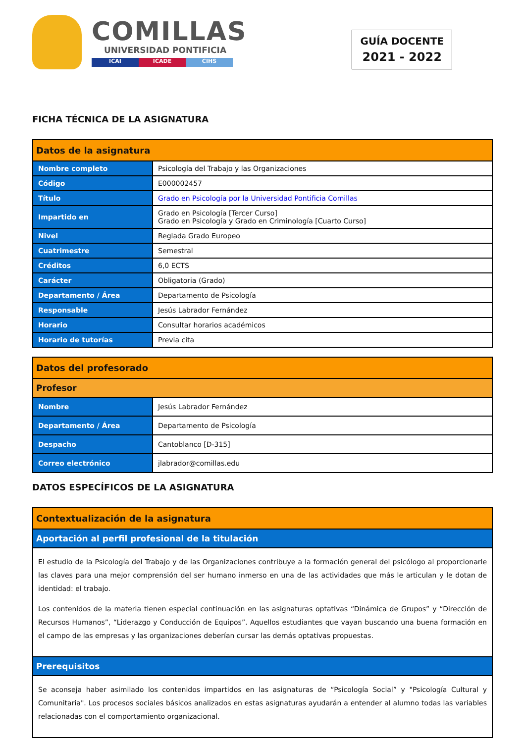COMILLAS
UNIVERSIDAD PONTIFICIA
ICAI ICADE CIHS
GUÍA DOCENTE
2021 - 2022
FICHA TÉCNICA DE LA ASIGNATURA
| Datos de la asignatura | |
| --- | --- |
| Nombre completo | Psicología del Trabajo y las Organizaciones |
| Código | E000002457 |
| Título | Grado en Psicología por la Universidad Pontificia Comillas |
| Impartido en | Grado en Psicología [Tercer Curso] Grado en Psicología y Grado en Criminología [Cuarto Curso] |
| Nivel | Reglada Grado Europeo |
| Cuatrimestre | Semestral |
| Créditos | 6,0 ECTS |
| Carácter | Obligatoria (Grado) |
| Departamento / Área | Departamento de Psicología |
| Responsable | Jesús Labrador Fernández |
| Horario | Consultar horarios académicos |
| Horario de tutorías | Previa cita |
| Datos del profesorado | |
| --- | --- |
| Profesor | |
| Nombre | Jesús Labrador Fernández |
| Departamento / Área | Departamento de Psicología |
| Despacho | Cantoblanco [D-315] |
| Correo electrónico | jlabrador@comillas.edu |
DATOS ESPECÍFICOS DE LA ASIGNATURA
| Contextualización de la asignatura |
| --- |
| Aportación al perfil profesional de la titulación |
| El estudio de la Psicología del Trabajo y de las Organizaciones contribuye a la formación general del psicólogo al proporcionarle las claves para una mejor comprensión del ser humano inmerso en una de las actividades que más le articulan y le dotan de identidad: el trabajo. Los contenidos de la materia tienen especial continuación en las asignaturas optativas “Dinámica de Grupos” y “Dirección de Recursos Humanos”, “Liderazgo y Conducción de Equipos”. Aquellos estudiantes que vayan buscando una buena formación en el campo de las empresas y las organizaciones deberían cursar las demás optativas propuestas. |
| Prerequisitos |
| Se aconseja haber asimilado los contenidos impartidos en las asignaturas de “Psicología Social” y "Psicología Cultural y Comunitaria". Los procesos sociales básicos analizados en estas asignaturas ayudarán a entender al alumno todas las variables relacionadas con el comportamiento organizacional. |